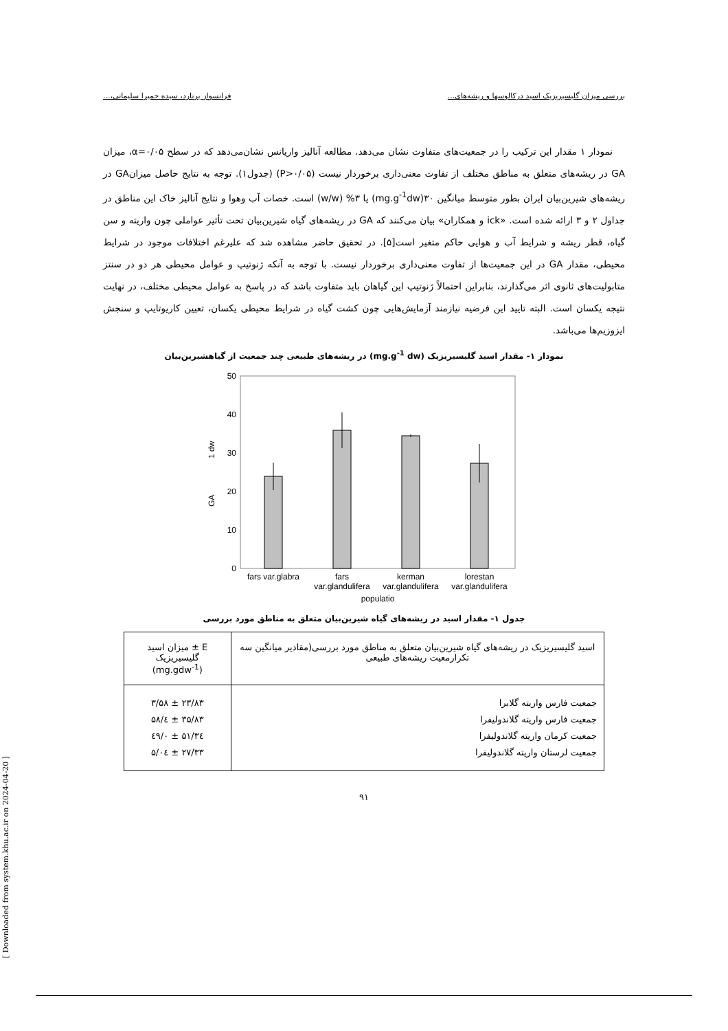بررسی میزان گلیسیریزیک اسید درکالوسها و ریشه‌های... فرانسواز برنارد، سیده حمیرا سلیمانی،...
نمودار ۱ مقدار این ترکیب را در جمعیت‌های متفاوت نشان می‌دهد. مطالعه آنالیز واریانس نشان‌می‌دهد که در سطح α=۰/۰۵، میزان GA در ریشه‌های متعلق به مناطق مختلف از تفاوت معنی‌داری برخوردار نیست (P>۰/۰۵) (جدول۱). توجه به نتایج حاصل میزانGA در ریشه‌های شیرین‌بیان ایران بطور متوسط میانگین ۳۰(mg.g<sup>-1</sup>dw) یا ۳% (w/w) است. خصات آب وهوا و نتایج آنالیز خاک این مناطق در جداول ۲ و ۳ ارائه شده است. «ick و همکاران» بیان می‌کنند که GA در ریشه‌های گیاه شیرین‌بیان تحت تأثیر عواملی چون واریته و سن گیاه، قطر ریشه و شرایط آب و هوایی حاکم متغیر است[۵]. در تحقیق حاضر مشاهده شد که علیرغم اختلافات موجود در شرایط محیطی، مقدار GA در این جمعیت‌ها از تفاوت معنی‌داری برخوردار نیست. با توجه به آنکه ژنوتیپ و عوامل محیطی هر دو در سنتز متابولیت‌های ثانوی اثر می‌گذارند، بنابراین احتمالاً ژنوتیپ این گیاهان باید متفاوت باشد که در پاسخ به عوامل محیطی مختلف، در نهایت نتیجه یکسان است. البته تایید این فرضیه نیازمند آزمایش‌هایی چون کشت گیاه در شرایط محیطی یکسان، تعیین کاریوتایپ و سنجش ایزوزیم‌ها می‌باشد.
نمودار ۱- مقدار اسید گلیسیریزیک (mg.g<sup>-1</sup> dw) در ریشه‌های طبیعی چند جمعیت از گیاهشیرین‌بیان
0
10
20
30
40
50
GA
1 dw
fars var.glabra
fars
var.glandulifera
kerman
var.glandulifera
lorestan
var.glandulifera
populatio
جدول ۱- مقدار اسید در ریشه‌های گیاه شیرین‌بیان متعلق به مناطق مورد بررسی
| اسید گلیسیریزیک در ریشه‌های گیاه شیرین‌بیان متعلق به مناطق مورد بررسی(مقادیر میانگین سه تکرارمعیت ریشه‌های طبیعی | E ± میزان اسید گلیسیریزیک (mg.gdw<sup>-1</sup>) |
| جمعیت فارس واریته گلابرا جمعیت فارس واریته گلاندولیفرا جمعیت کرمان واریته گلاندولیفرا جمعیت لرستان واریته گلاندولیفرا | ۲۳/۸۳ ± ۳/۵۸ ۳۵/۸۳ ± ٤/۵۸ ۳٤/۵۱ ± ۰/٤۹ ۲۷/۳۳ ± ۵/۰٤ |
۹۱
[ Downloaded from system.khu.ac.ir on 2024-04-20 ]